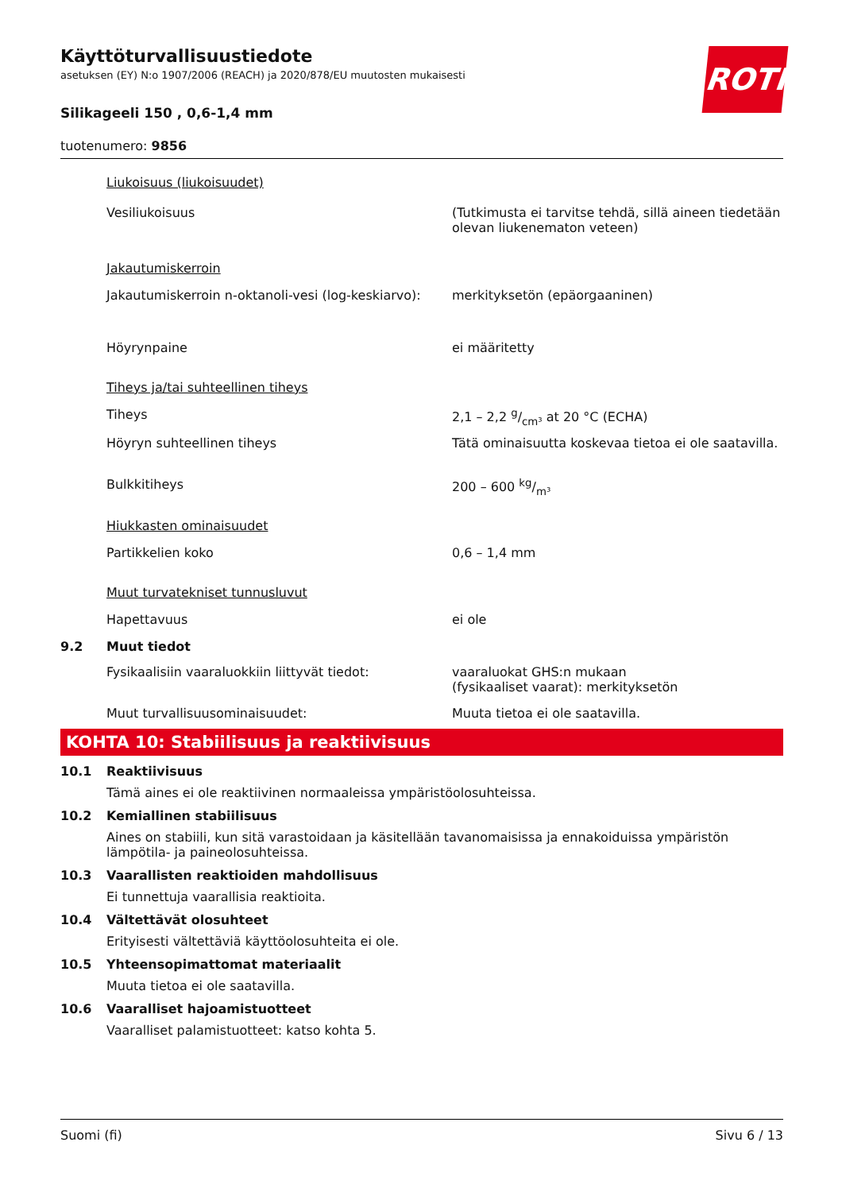ROTH
Käyttöturvallisuustiedote
asetuksen (EY) N:o 1907/2006 (REACH) ja 2020/878/EU muutosten mukaisesti
Silikageeli 150 , 0,6-1,4 mm
tuotenumero: 9856
| | Liukoisuus (liukoisuudet) | |
| | Vesiliukoisuus | (Tutkimusta ei tarvitse tehdä, sillä aineen tiedetään olevan liukenematon veteen) |
| | Jakautumiskerroin | |
| | Jakautumiskerroin n-oktanoli-vesi (log-keskiarvo): | merkityksetön (epäorgaaninen) |
| | Höyrynpaine | ei määritetty |
| | Tiheys ja/tai suhteellinen tiheys | |
| | Tiheys | 2,1 – 2,2 g/cm³ at 20 °C (ECHA) |
| | Höyryn suhteellinen tiheys | Tätä ominaisuutta koskevaa tietoa ei ole saatavilla. |
| | Bulkkitiheys | 200 – 600 kg/m³ |
| | Hiukkasten ominaisuudet | |
| | Partikkelien koko | 0,6 – 1,4 mm |
| | Muut turvatekniset tunnusluvut | |
| | Hapettavuus | ei ole |
| 9.2 | Muut tiedot | |
| | Fysikaalisiin vaaraluokkiin liittyvät tiedot: | vaaraluokat GHS:n mukaan (fysikaaliset vaarat): merkityksetön |
| | Muut turvallisuusominaisuudet: | Muuta tietoa ei ole saatavilla. |
KOHTA 10: Stabiilisuus ja reaktiivisuus
10.1 Reaktiivisuus
Tämä aines ei ole reaktiivinen normaaleissa ympäristöolosuhteissa.
10.2 Kemiallinen stabiilisuus
Aines on stabiili, kun sitä varastoidaan ja käsitellään tavanomaisissa ja ennakoiduissa ympäristön lämpötila- ja paineolosuhteissa.
10.3 Vaarallisten reaktioiden mahdollisuus
Ei tunnettuja vaarallisia reaktioita.
10.4 Vältettävät olosuhteet
Erityisesti vältettäviä käyttöolosuhteita ei ole.
10.5 Yhteensopimattomat materiaalit
Muuta tietoa ei ole saatavilla.
10.6 Vaaralliset hajoamistuotteet
Vaaralliset palamistuotteet: katso kohta 5.
Suomi (fi) Sivu 6 / 13